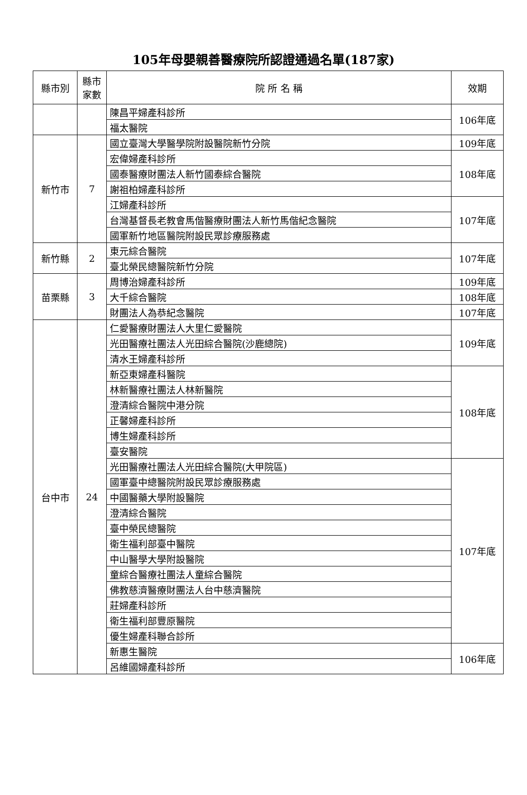105年母嬰親善醫療院所認證通過名單(187家)
| 縣市別 | 縣市 家數 | 院 所 名 稱 | 效期 |
| --- | --- | --- | --- |
| | | 陳昌平婦產科診所 | 106年底 |
| | | 福太醫院 | |
| 新竹市 | 7 | 國立臺灣大學醫學院附設醫院新竹分院 | 109年底 |
| | | 宏偉婦產科診所 | 108年底 |
| | | 國泰醫療財團法人新竹國泰綜合醫院 | |
| | | 謝祖柏婦產科診所 | |
| | | 江婦產科診所 | 107年底 |
| | | 台灣基督長老教會馬偕醫療財團法人新竹馬偕紀念醫院 | |
| | | 國軍新竹地區醫院附設民眾診療服務處 | |
| 新竹縣 | 2 | 東元綜合醫院 | 107年底 |
| | | 臺北榮民總醫院新竹分院 | |
| 苗栗縣 | 3 | 周博治婦產科診所 | 109年底 |
| | | 大千綜合醫院 | 108年底 |
| | | 財團法人為恭紀念醫院 | 107年底 |
| 台中市 | 24 | 仁愛醫療財團法人大里仁愛醫院 | 109年底 |
| | | 光田醫療社團法人光田綜合醫院(沙鹿總院) | |
| | | 清水王婦產科診所 | |
| | | 新亞東婦產科醫院 | 108年底 |
| | | 林新醫療社團法人林新醫院 | |
| | | 澄清綜合醫院中港分院 | |
| | | 正馨婦產科診所 | |
| | | 博生婦產科診所 | |
| | | 臺安醫院 | |
| | | 光田醫療社團法人光田綜合醫院(大甲院區) | 107年底 |
| | | 國軍臺中總醫院附設民眾診療服務處 | |
| | | 中國醫藥大學附設醫院 | |
| | | 澄清綜合醫院 | |
| | | 臺中榮民總醫院 | |
| | | 衛生福利部臺中醫院 | |
| | | 中山醫學大學附設醫院 | |
| | | 童綜合醫療社團法人童綜合醫院 | |
| | | 佛教慈濟醫療財團法人台中慈濟醫院 | |
| | | 莊婦產科診所 | |
| | | 衛生福利部豐原醫院 | |
| | | 優生婦產科聯合診所 | |
| | | 新惠生醫院 | 106年底 |
| | | 呂維國婦產科診所 | |